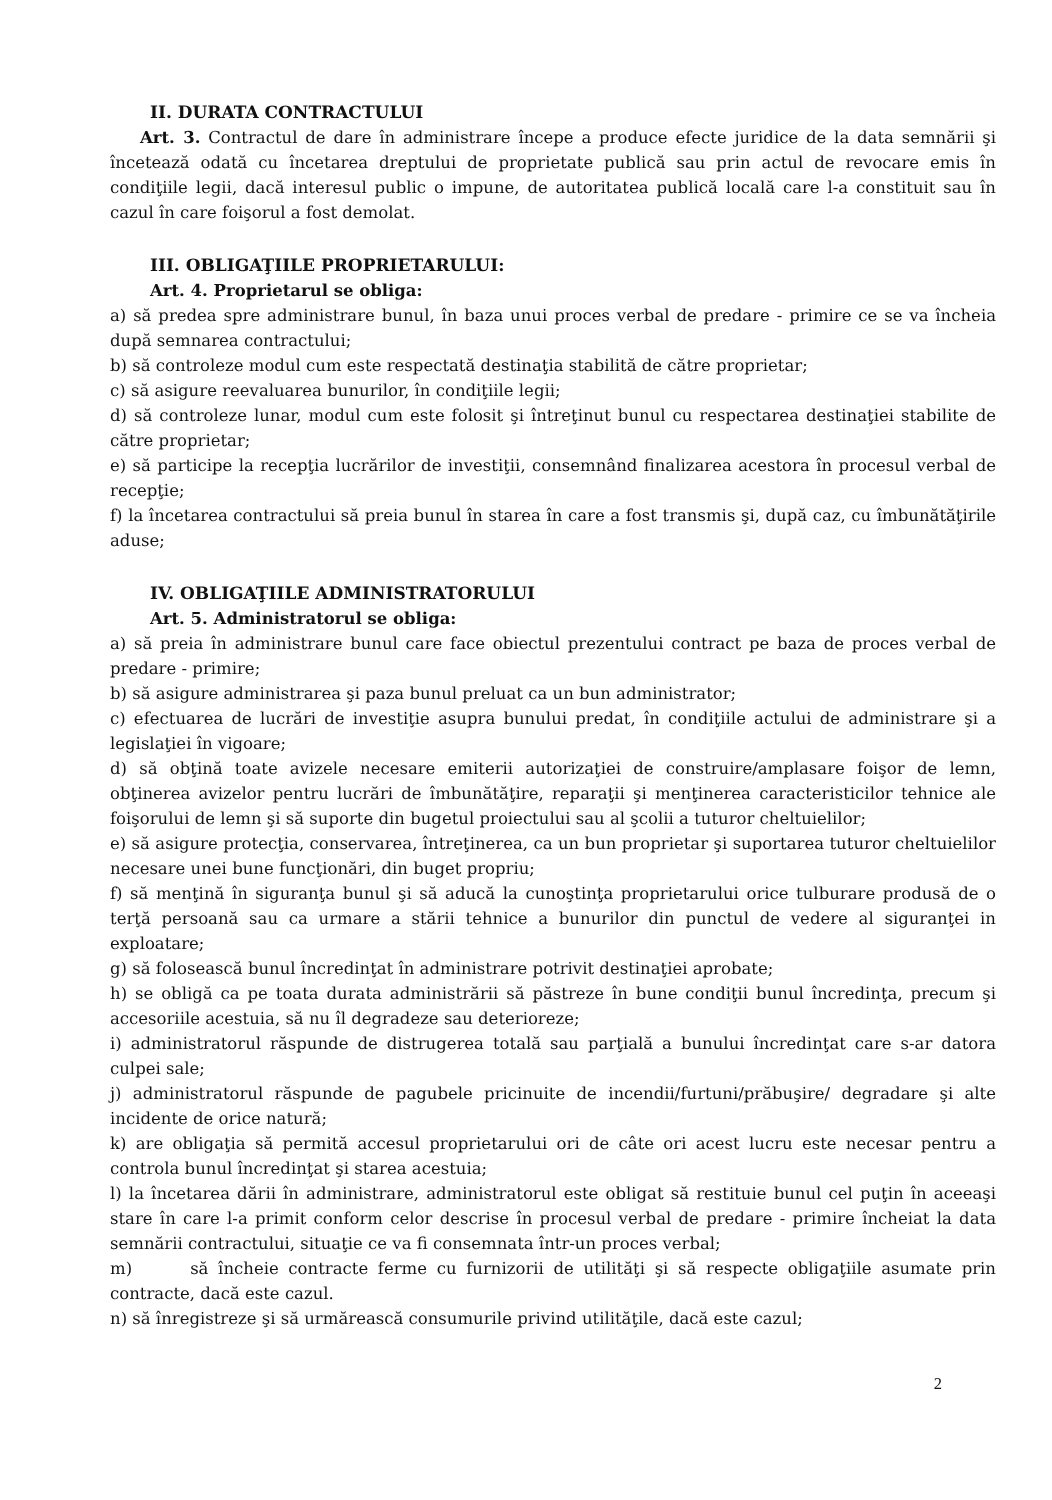II. DURATA CONTRACTULUI
Art. 3. Contractul de dare în administrare începe a produce efecte juridice de la data semnării şi încetează odată cu încetarea dreptului de proprietate publică sau prin actul de revocare emis în condiţiile legii, dacă interesul public o impune, de autoritatea publică locală care l-a constituit sau în cazul în care foişorul a fost demolat.
III. OBLIGAŢIILE PROPRIETARULUI:
Art. 4. Proprietarul se obliga:
a) să predea spre administrare bunul, în baza unui proces verbal de predare - primire ce se va încheia după semnarea contractului;
b) să controleze modul cum este respectată destinaţia stabilită de către proprietar;
c) să asigure reevaluarea bunurilor, în condiţiile legii;
d) să controleze lunar, modul cum este folosit şi întreţinut bunul cu respectarea destinaţiei stabilite de către proprietar;
e) să participe la recepţia lucrărilor de investiţii, consemnând finalizarea acestora în procesul verbal de recepţie;
f) la încetarea contractului să preia bunul în starea în care a fost transmis şi, după caz, cu îmbunătăţirile aduse;
IV. OBLIGAŢIILE ADMINISTRATORULUI
Art. 5. Administratorul se obliga:
a) să preia în administrare bunul care face obiectul prezentului contract pe baza de proces verbal de predare - primire;
b) să asigure administrarea şi paza bunul preluat ca un bun administrator;
c) efectuarea de lucrări de investiţie asupra bunului predat, în condiţiile actului de administrare şi a legislaţiei în vigoare;
d) să obţină toate avizele necesare emiterii autorizaţiei de construire/amplasare foişor de lemn, obţinerea avizelor pentru lucrări de îmbunătăţire, reparaţii şi menţinerea caracteristicilor tehnice ale foişorului de lemn şi să suporte din bugetul proiectului sau al şcolii a tuturor cheltuielilor;
e) să asigure protecţia, conservarea, întreţinerea, ca un bun proprietar şi suportarea tuturor cheltuielilor necesare unei bune funcţionări, din buget propriu;
f) să menţină în siguranţa bunul şi să aducă la cunoştinţa proprietarului orice tulburare produsă de o terţă persoană sau ca urmare a stării tehnice a bunurilor din punctul de vedere al siguranţei in exploatare;
g) să folosească bunul încredinţat în administrare potrivit destinaţiei aprobate;
h) se obligă ca pe toata durata administrării să păstreze în bune condiţii bunul încredinţa, precum şi accesoriile acestuia, să nu îl degradeze sau deterioreze;
i) administratorul răspunde de distrugerea totală sau parţială a bunului încredinţat care s-ar datora culpei sale;
j) administratorul răspunde de pagubele pricinuite de incendii/furtuni/prăbuşire/ degradare şi alte incidente de orice natură;
k) are obligaţia să permită accesul proprietarului ori de câte ori acest lucru este necesar pentru a controla bunul încredinţat şi starea acestuia;
l) la încetarea dării în administrare, administratorul este obligat să restituie bunul cel puţin în aceeaşi stare în care l-a primit conform celor descrise în procesul verbal de predare - primire încheiat la data semnării contractului, situaţie ce va fi consemnata într-un proces verbal;
m) să încheie contracte ferme cu furnizorii de utilităţi şi să respecte obligaţiile asumate prin contracte, dacă este cazul.
n) să înregistreze şi să urmărească consumurile privind utilităţile, dacă este cazul;
2